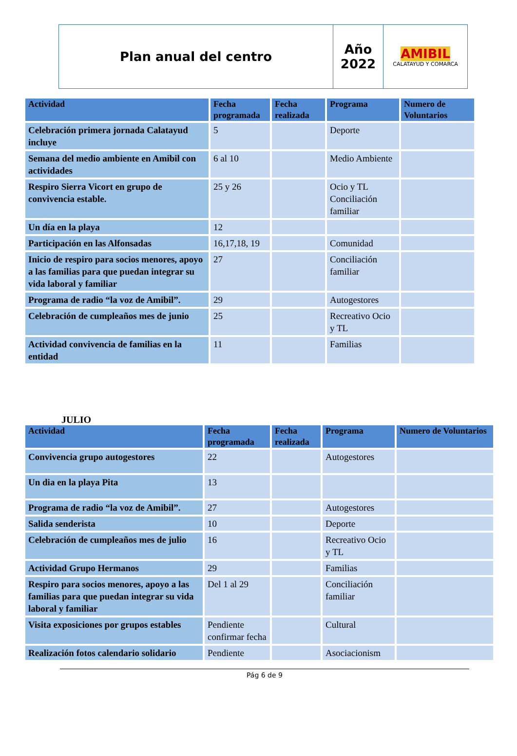| Plan anual del centro | Año 2022 | AMIBIL CALATAYUD Y COMARCA |
| Actividad | Fecha programada | Fecha realizada | Programa | Numero de Voluntarios |
| --- | --- | --- | --- | --- |
| Celebración primera jornada Calatayud incluye | 5 | | Deporte | |
| Semana del medio ambiente en Amibil con actividades | 6 al 10 | | Medio Ambiente | |
| Respiro Sierra Vicort en grupo de convivencia estable. | 25 y 26 | | Ocio y TL Conciliación familiar | |
| Un día en la playa | 12 | | | |
| Participación en las Alfonsadas | 16,17,18, 19 | | Comunidad | |
| Inicio de respiro para socios menores, apoyo a las familias para que puedan integrar su vida laboral y familiar | 27 | | Conciliación familiar | |
| Programa de radio “la voz de Amibil”. | 29 | | Autogestores | |
| Celebración de cumpleaños mes de junio | 25 | | Recreativo Ocio y TL | |
| Actividad convivencia de familias en la entidad | 11 | | Familias | |
JULIO
| Actividad | Fecha programada | Fecha realizada | Programa | Numero de Voluntarios |
| --- | --- | --- | --- | --- |
| Convivencia grupo autogestores | 22 | | Autogestores | |
| Un dia en la playa Pita | 13 | | | |
| Programa de radio “la voz de Amibil”. | 27 | | Autogestores | |
| Salida senderista | 10 | | Deporte | |
| Celebración de cumpleaños mes de julio | 16 | | Recreativo Ocio y TL | |
| Actividad Grupo Hermanos | 29 | | Familias | |
| Respiro para socios menores, apoyo a las familias para que puedan integrar su vida laboral y familiar | Del 1 al 29 | | Conciliación familiar | |
| Visita exposiciones por grupos estables | Pendiente confirmar fecha | | Cultural | |
| Realización fotos calendario solidario | Pendiente | | Asociacionism | |
Pág 6 de 9